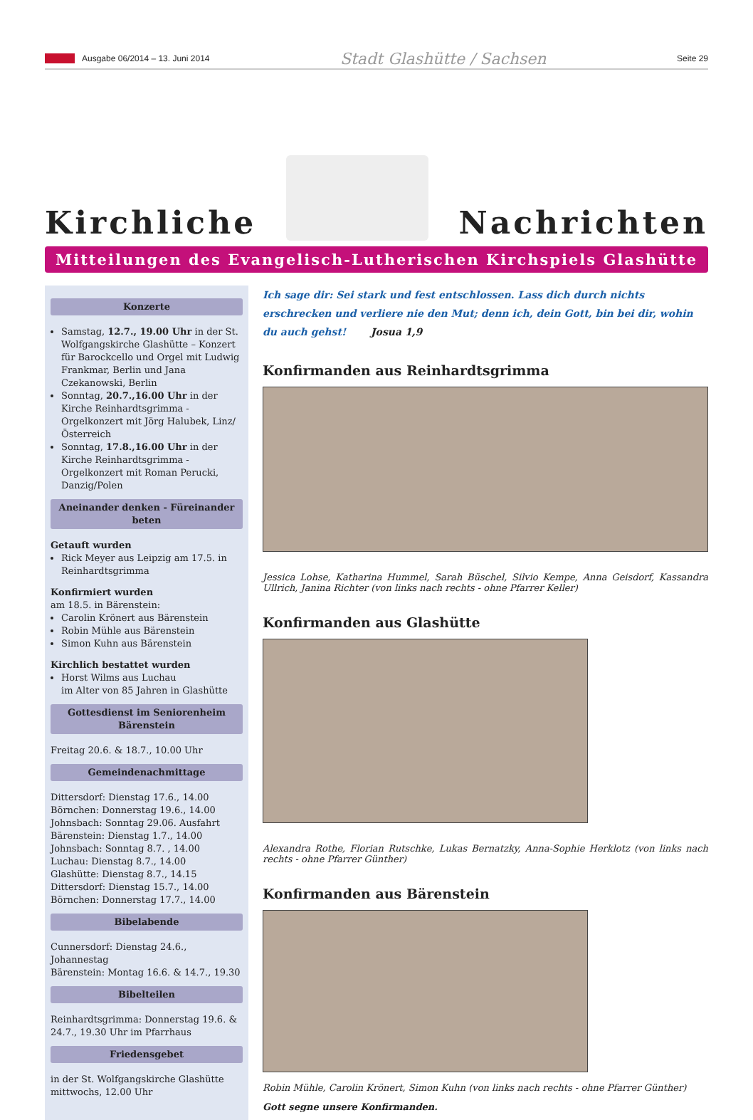Ausgabe 06/2014 – 13. Juni 2014 Stadt Glashütte / Sachsen Seite 29
Kirchliche
Nachrichten
Mitteilungen des Evangelisch-Lutherischen Kirchspiels Glashütte
Konzerte
Samstag, 12.7., 19.00 Uhr in der St. Wolfgangskirche Glashütte – Konzert für Barockcello und Orgel mit Ludwig Frankmar, Berlin und Jana Czekanowski, Berlin
Sonntag, 20.7.,16.00 Uhr in der Kirche Reinhardtsgrimma - Orgelkonzert mit Jörg Halubek, Linz/Österreich
Sonntag, 17.8.,16.00 Uhr in der Kirche Reinhardtsgrimma - Orgelkonzert mit Roman Perucki, Danzig/Polen
Aneinander denken - Füreinander beten
Getauft wurden
Rick Meyer aus Leipzig am 17.5. in Reinhardtsgrimma
Konfirmiert wurden
am 18.5. in Bärenstein:
Carolin Krönert aus Bärenstein
Robin Mühle aus Bärenstein
Simon Kuhn aus Bärenstein
Kirchlich bestattet wurden
Horst Wilms aus Luchau
im Alter von 85 Jahren in Glashütte
Gottesdienst im Seniorenheim Bärenstein
Freitag 20.6. & 18.7., 10.00 Uhr
Gemeindenachmittage
Dittersdorf: Dienstag 17.6., 14.00
Börnchen: Donnerstag 19.6., 14.00
Johnsbach: Sonntag 29.06. Ausfahrt
Bärenstein: Dienstag 1.7., 14.00
Johnsbach: Sonntag 8.7. , 14.00
Luchau: Dienstag 8.7., 14.00
Glashütte: Dienstag 8.7., 14.15
Dittersdorf: Dienstag 15.7., 14.00
Börnchen: Donnerstag 17.7., 14.00
Bibelabende
Cunnersdorf: Dienstag 24.6., Johannestag
Bärenstein: Montag 16.6. & 14.7., 19.30
Bibelteilen
Reinhardtsgrimma: Donnerstag 19.6. & 24.7., 19.30 Uhr im Pfarrhaus
Friedensgebet
in der St. Wolfgangskirche Glashütte mittwochs, 12.00 Uhr
Ich sage dir: Sei stark und fest entschlossen. Lass dich durch nichts erschrecken und verliere nie den Mut; denn ich, dein Gott, bin bei dir, wohin du auch gehst! Josua 1,9
Konfirmanden aus Reinhardtsgrimma
Jessica Lohse, Katharina Hummel, Sarah Büschel, Silvio Kempe, Anna Geisdorf, Kassandra Ullrich, Janina Richter (von links nach rechts - ohne Pfarrer Keller)
Konfirmanden aus Glashütte
Alexandra Rothe, Florian Rutschke, Lukas Bernatzky, Anna-Sophie Herklotz (von links nach rechts - ohne Pfarrer Günther)
Konfirmanden aus Bärenstein
Robin Mühle, Carolin Krönert, Simon Kuhn (von links nach rechts - ohne Pfarrer Günther)
Gott segne unsere Konfirmanden.